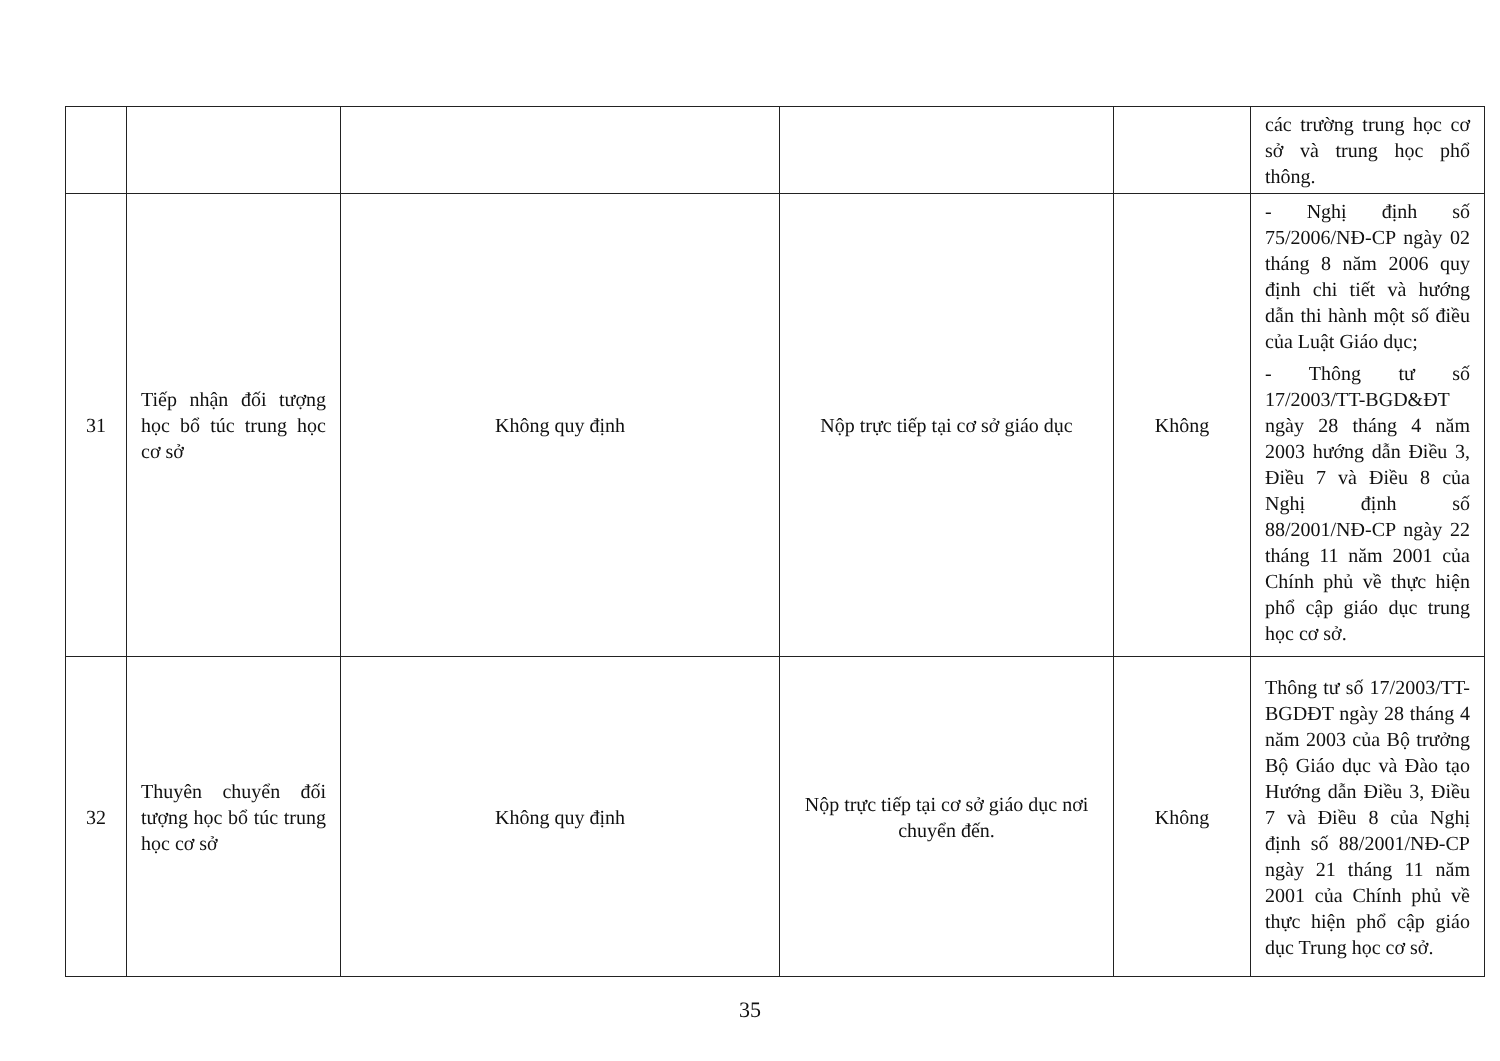| | | | | | các trường trung học cơ sở và trung học phổ thông. |
| 31 | Tiếp nhận đối tượng học bổ túc trung học cơ sở | Không quy định | Nộp trực tiếp tại cơ sở giáo dục | Không | - Nghị định số 75/2006/NĐ-CP ngày 02 tháng 8 năm 2006 quy định chi tiết và hướng dẫn thi hành một số điều của Luật Giáo dục; - Thông tư số 17/2003/TT-BGD&ĐT ngày 28 tháng 4 năm 2003 hướng dẫn Điều 3, Điều 7 và Điều 8 của Nghị định số 88/2001/NĐ-CP ngày 22 tháng 11 năm 2001 của Chính phủ về thực hiện phổ cập giáo dục trung học cơ sở. |
| 32 | Thuyên chuyển đối tượng học bổ túc trung học cơ sở | Không quy định | Nộp trực tiếp tại cơ sở giáo dục nơi chuyển đến. | Không | Thông tư số 17/2003/TT-BGDĐT ngày 28 tháng 4 năm 2003 của Bộ trưởng Bộ Giáo dục và Đào tạo Hướng dẫn Điều 3, Điều 7 và Điều 8 của Nghị định số 88/2001/NĐ-CP ngày 21 tháng 11 năm 2001 của Chính phủ về thực hiện phổ cập giáo dục Trung học cơ sở. |
35